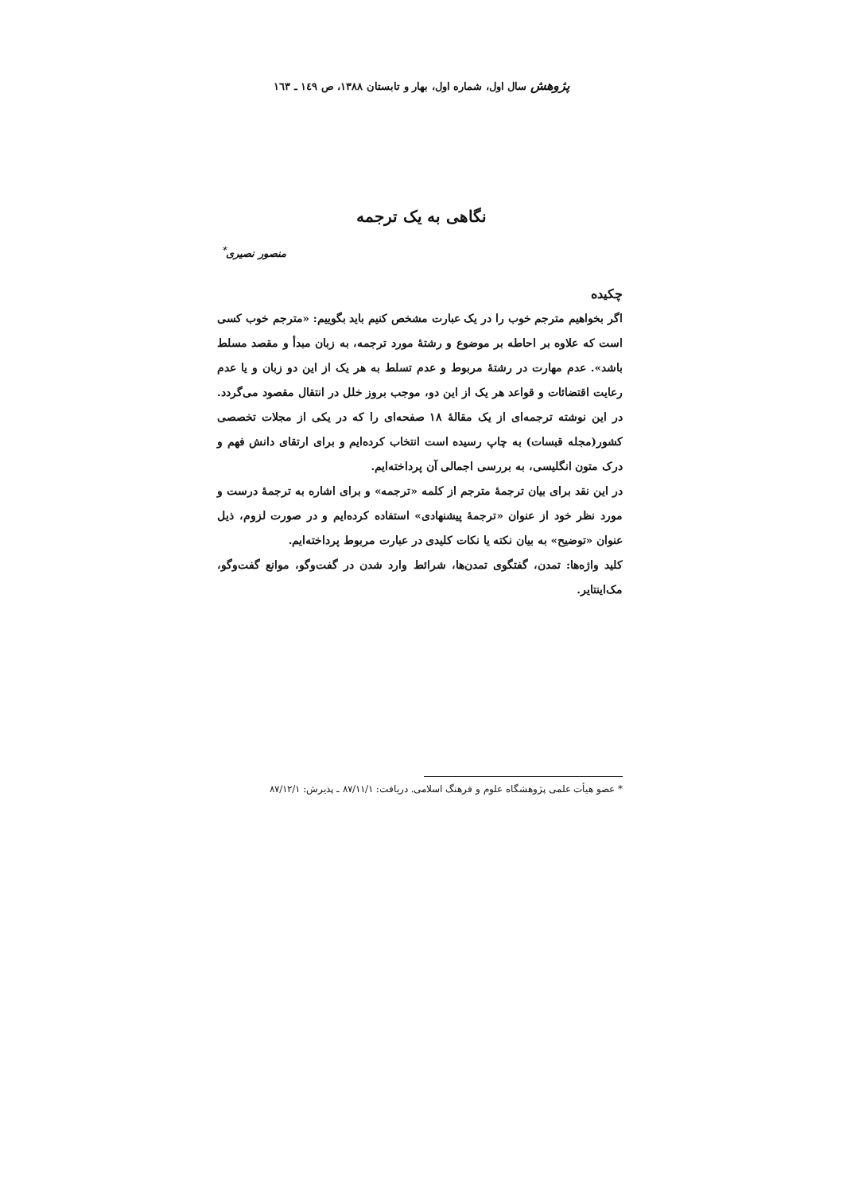پژوهش سال اول، شماره اول، بهار و تابستان ۱۳۸۸، ص ۱٤۹ ـ ۱٦۳
نگاهی به یک ترجمه
منصور نصیری<sup>*</sup>
چکیده
اگر بخواهیم مترجم خوب را در یک عبارت مشخص کنیم باید بگوییم: «مترجم خوب کسی است که علاوه بر احاطه بر موضوع و رشتهٔ مورد ترجمه، به زبان مبدأ و مقصد مسلط باشد». عدم مهارت در رشتهٔ مربوط و عدم تسلط به هر یک از این دو زبان و یا عدم رعایت اقتضائات و قواعد هر یک از این دو، موجب بروز خلل در انتقال مقصود می‌گردد. در این نوشته ترجمه‌ای از یک مقالهٔ ۱۸ صفحه‌ای را که در یکی از مجلات تخصصی کشور(مجله قبسات) به چاپ رسیده است انتخاب کرده‌ایم و برای ارتقای دانش فهم و درک متون انگلیسی، به بررسی اجمالی آن پرداخته‌ایم.
در این نقد برای بیان ترجمهٔ مترجم از کلمه «ترجمه» و برای اشاره به ترجمهٔ درست و مورد نظر خود از عنوان «ترجمهٔ پیشنهادی» استفاده کرده‌ایم و در صورت لزوم، ذیل عنوان «توضیح» به بیان نکته یا نکات کلیدی در عبارت مربوط پرداخته‌ایم.
کلید واژه‌ها: تمدن، گفتگوی تمدن‌ها، شرائط وارد شدن در گفت‌وگو، موانع گفت‌وگو، مک‌اینتایر.
* عضو هیأت علمی پژوهشگاه علوم و فرهنگ اسلامی. دریافت: ۸۷/۱۱/۱ ـ پذیرش: ۸۷/۱۲/۱